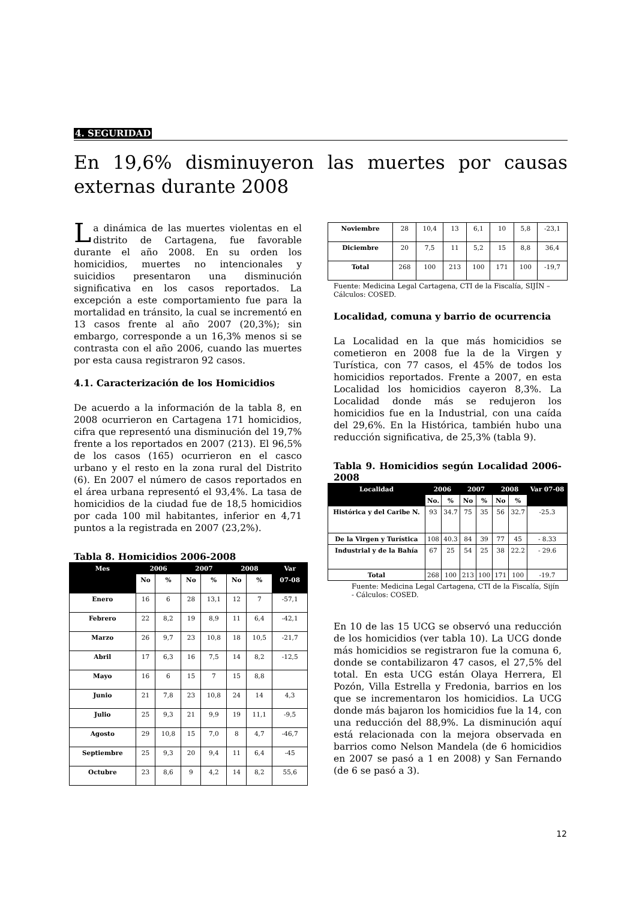4. SEGURIDAD
En 19,6% disminuyeron las muertes por causas externas durante 2008
La dinámica de las muertes violentas en el distrito de Cartagena, fue favorable durante el año 2008. En su orden los homicidios, muertes no intencionales y suicidios presentaron una disminución significativa en los casos reportados. La excepción a este comportamiento fue para la mortalidad en tránsito, la cual se incrementó en 13 casos frente al año 2007 (20,3%); sin embargo, corresponde a un 16,3% menos si se contrasta con el año 2006, cuando las muertes por esta causa registraron 92 casos.
4.1. Caracterización de los Homicidios
De acuerdo a la información de la tabla 8, en 2008 ocurrieron en Cartagena 171 homicidios, cifra que representó una disminución del 19,7% frente a los reportados en 2007 (213). El 96,5% de los casos (165) ocurrieron en el casco urbano y el resto en la zona rural del Distrito (6). En 2007 el número de casos reportados en el área urbana representó el 93,4%. La tasa de homicidios de la ciudad fue de 18,5 homicidios por cada 100 mil habitantes, inferior en 4,71 puntos a la registrada en 2007 (23,2%).
Tabla 8. Homicidios 2006-2008
| Mes | 2006 | | 2007 | | 2008 | | Var |
| --- | --- | --- | --- | --- | --- | --- | --- |
| | No | % | No | % | No | % | 07-08 |
| Enero | 16 | 6 | 28 | 13,1 | 12 | 7 | -57,1 |
| Febrero | 22 | 8,2 | 19 | 8,9 | 11 | 6,4 | -42,1 |
| Marzo | 26 | 9,7 | 23 | 10,8 | 18 | 10,5 | -21,7 |
| Abril | 17 | 6,3 | 16 | 7,5 | 14 | 8,2 | -12,5 |
| Mayo | 16 | 6 | 15 | 7 | 15 | 8,8 | |
| Junio | 21 | 7,8 | 23 | 10,8 | 24 | 14 | 4,3 |
| Julio | 25 | 9,3 | 21 | 9,9 | 19 | 11,1 | -9,5 |
| Agosto | 29 | 10,8 | 15 | 7,0 | 8 | 4,7 | -46,7 |
| Septiembre | 25 | 9,3 | 20 | 9,4 | 11 | 6,4 | -45 |
| Octubre | 23 | 8,6 | 9 | 4,2 | 14 | 8,2 | 55,6 |
| Noviembre | 28 | 10,4 | 13 | 6,1 | 10 | 5,8 | -23,1 |
| Diciembre | 20 | 7,5 | 11 | 5,2 | 15 | 8,8 | 36,4 |
| Total | 268 | 100 | 213 | 100 | 171 | 100 | -19,7 |
Fuente: Medicina Legal Cartagena, CTI de la Fiscalía, SIJÍN –Cálculos: COSED.
Localidad, comuna y barrio de ocurrencia
La Localidad en la que más homicidios se cometieron en 2008 fue la de la Virgen y Turística, con 77 casos, el 45% de todos los homicidios reportados. Frente a 2007, en esta Localidad los homicidios cayeron 8,3%. La Localidad donde más se redujeron los homicidios fue en la Industrial, con una caída del 29,6%. En la Histórica, también hubo una reducción significativa, de 25,3% (tabla 9).
Tabla 9. Homicidios según Localidad 2006- 2008
| Localidad | 2006 | | 2007 | | 2008 | | Var 07-08 |
| --- | --- | --- | --- | --- | --- | --- | --- |
| | No. | % | No | % | No | % | |
| Histórica y del Caribe N. | 93 | 34.7 | 75 | 35 | 56 | 32.7 | -25.3 |
| De la Virgen y Turística | 108 | 40.3 | 84 | 39 | 77 | 45 | - 8.33 |
| Industrial y de la Bahía | 67 | 25 | 54 | 25 | 38 | 22.2 | - 29.6 |
| Total | 268 | 100 | 213 | 100 | 171 | 100 | -19.7 |
Fuente: Medicina Legal Cartagena, CTI de la Fiscalía, Sijín - Cálculos: COSED.
En 10 de las 15 UCG se observó una reducción de los homicidios (ver tabla 10). La UCG donde más homicidios se registraron fue la comuna 6, donde se contabilizaron 47 casos, el 27,5% del total. En esta UCG están Olaya Herrera, El Pozón, Villa Estrella y Fredonia, barrios en los que se incrementaron los homicidios. La UCG donde más bajaron los homicidios fue la 14, con una reducción del 88,9%. La disminución aquí está relacionada con la mejora observada en barrios como Nelson Mandela (de 6 homicidios en 2007 se pasó a 1 en 2008) y San Fernando (de 6 se pasó a 3).
12